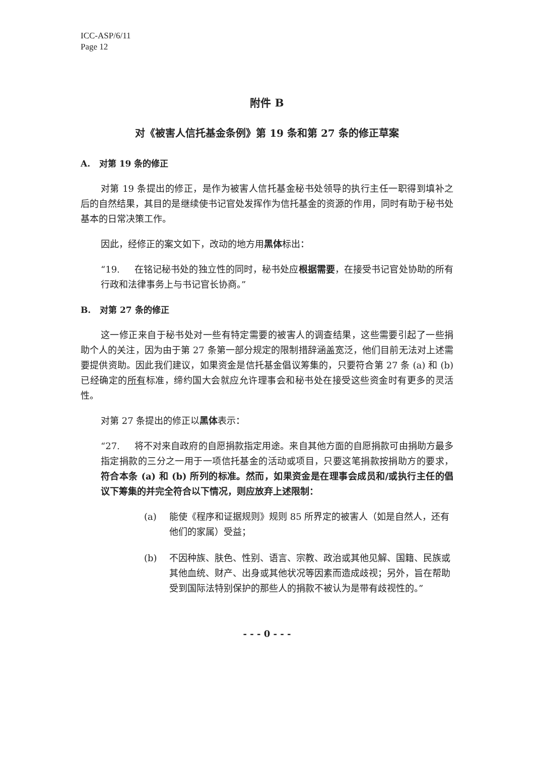ICC-ASP/6/11
Page 12
附件 B
对《被害人信托基金条例》第 19 条和第 27 条的修正草案
A. 对第 19 条的修正
对第 19 条提出的修正，是作为被害人信托基金秘书处领导的执行主任一职得到填补之后的自然结果，其目的是继续使书记官处发挥作为信托基金的资源的作用，同时有助于秘书处基本的日常决策工作。
因此，经修正的案文如下，改动的地方用黑体标出：
“19. 在铭记秘书处的独立性的同时，秘书处应根据需要，在接受书记官处协助的所有行政和法律事务上与书记官长协商。”
B. 对第 27 条的修正
这一修正来自于秘书处对一些有特定需要的被害人的调查结果，这些需要引起了一些捐助个人的关注，因为由于第 27 条第一部分规定的限制措辞涵盖宽泛，他们目前无法对上述需要提供资助。因此我们建议，如果资金是信托基金倡议筹集的，只要符合第 27 条 (a) 和 (b) 已经确定的所有标准，缔约国大会就应允许理事会和秘书处在接受这些资金时有更多的灵活性。
对第 27 条提出的修正以黑体表示：
“27. 将不对来自政府的自愿捐款指定用途。来自其他方面的自愿捐款可由捐助方最多指定捐款的三分之一用于一项信托基金的活动或项目，只要这笔捐款按捐助方的要求，符合本条 (a) 和 (b) 所列的标准。然而，如果资金是在理事会成员和/或执行主任的倡议下筹集的并完全符合以下情况，则应放弃上述限制：
(a) 能使《程序和证据规则》规则 85 所界定的被害人（如是自然人，还有他们的家属）受益；
(b) 不因种族、肤色、性别、语言、宗教、政治或其他见解、国籍、民族或其他血统、财产、出身或其他状况等因素而造成歧视；另外，旨在帮助受到国际法特别保护的那些人的捐款不被认为是带有歧视性的。”
- - - 0 - - -